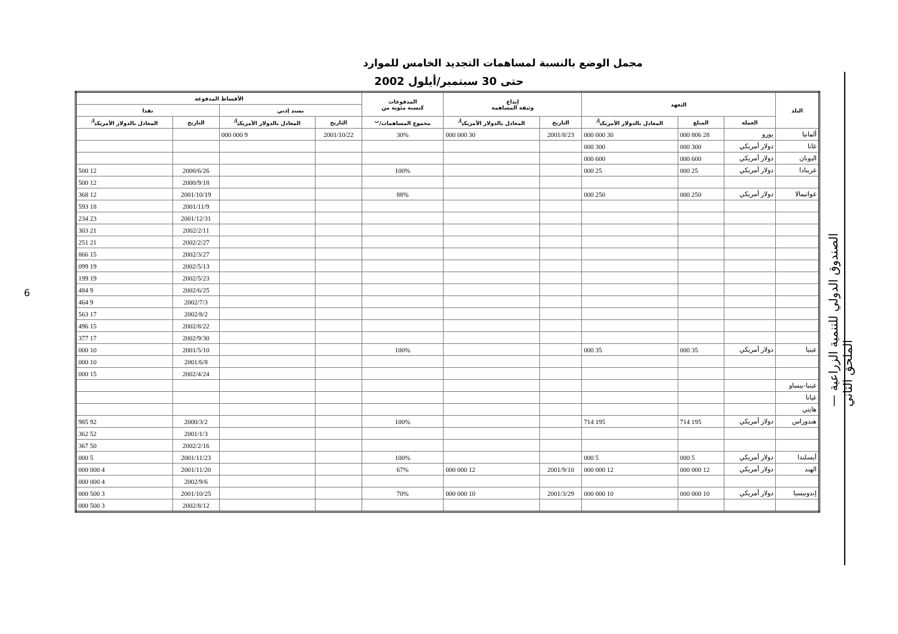6
الصندوق الدولي للتنمية الزراعية — الملحق الثاني
مجمل الوضع بالنسبة لمساهمات التجديد الخامس للموارد
حتى 30 سبتمبر/أيلول 2002
| البلد | التعهد | | | إيداع وثيقة المساهمة | | المدفوعات كنسبة مئوية من | الأقساط المدفوعة | | | |
| --- | --- | --- | --- | --- | --- | --- | --- | --- | --- | --- |
| | | | | | | | بسند إذني | | نقدا | |
| | العملة | المبلغ | المعادل بالدولار الأمريكي<sup>أ/</sup> | التاريخ | المعادل بالدولار الأمريكي<sup>أ/</sup> | مجموع المساهمات/<sup>ب</sup> | التاريخ | المعادل بالدولار الأمريكي<sup>أ/</sup> | التاريخ | المعادل بالدولار الأمريكي<sup>أ/</sup> |
| ألمانيا | يورو | 28 806 000 | 30 000 000 | 2001/8/23 | 30 000 000 | 30% | 2001/10/22 | 9 000 000 | | |
| غانا | دولار أمريكي | 300 000 | 300 000 | | | | | | | |
| اليونان | دولار أمريكي | 600 000 | 600 000 | | | | | | | |
| غرينادا | دولار أمريكي | 25 000 | 25 000 | | | 100% | | | 2000/6/26 | 12 500 |
| | | | | | | | | | 2000/9/18 | 12 500 |
| غواتيمالا | دولار أمريكي | 250 000 | 250 000 | | | 88% | | | 2001/10/19 | 12 368 |
| | | | | | | | | | 2001/11/9 | 18 593 |
| | | | | | | | | | 2001/12/31 | 23 234 |
| | | | | | | | | | 2002/2/11 | 21 303 |
| | | | | | | | | | 2002/2/27 | 21 251 |
| | | | | | | | | | 2002/3/27 | 15 866 |
| | | | | | | | | | 2002/5/13 | 19 099 |
| | | | | | | | | | 2002/5/23 | 19 199 |
| | | | | | | | | | 2002/6/25 | 9 484 |
| | | | | | | | | | 2002/7/3 | 9 464 |
| | | | | | | | | | 2002/8/2 | 17 563 |
| | | | | | | | | | 2002/8/22 | 15 496 |
| | | | | | | | | | 2002/9/30 | 17 377 |
| غينيا | دولار أمريكي | 35 000 | 35 000 | | | 100% | | | 2001/5/10 | 10 000 |
| | | | | | | | | | 2001/6/8 | 10 000 |
| | | | | | | | | | 2002/4/24 | 15 000 |
| غينيا-بيساو | | | | | | | | | | |
| غيانا | | | | | | | | | | |
| هايتي | | | | | | | | | | |
| هندوراس | دولار أمريكي | 195 714 | 195 714 | | | 100% | | | 2000/3/2 | 92 985 |
| | | | | | | | | | 2001/1/3 | 52 362 |
| | | | | | | | | | 2002/2/16 | 50 367 |
| أيسلندا | دولار أمريكي | 5 000 | 5 000 | | | 100% | | | 2001/11/23 | 5 000 |
| الهند | دولار أمريكي | 12 000 000 | 12 000 000 | 2001/9/10 | 12 000 000 | 67% | | | 2001/11/20 | 4 000 000 |
| | | | | | | | | | 2002/9/6 | 4 000 000 |
| إندونيسيا | دولار أمريكي | 10 000 000 | 10 000 000 | 2001/3/29 | 10 000 000 | 70% | | | 2001/10/25 | 3 500 000 |
| | | | | | | | | | 2002/8/12 | 3 500 000 |